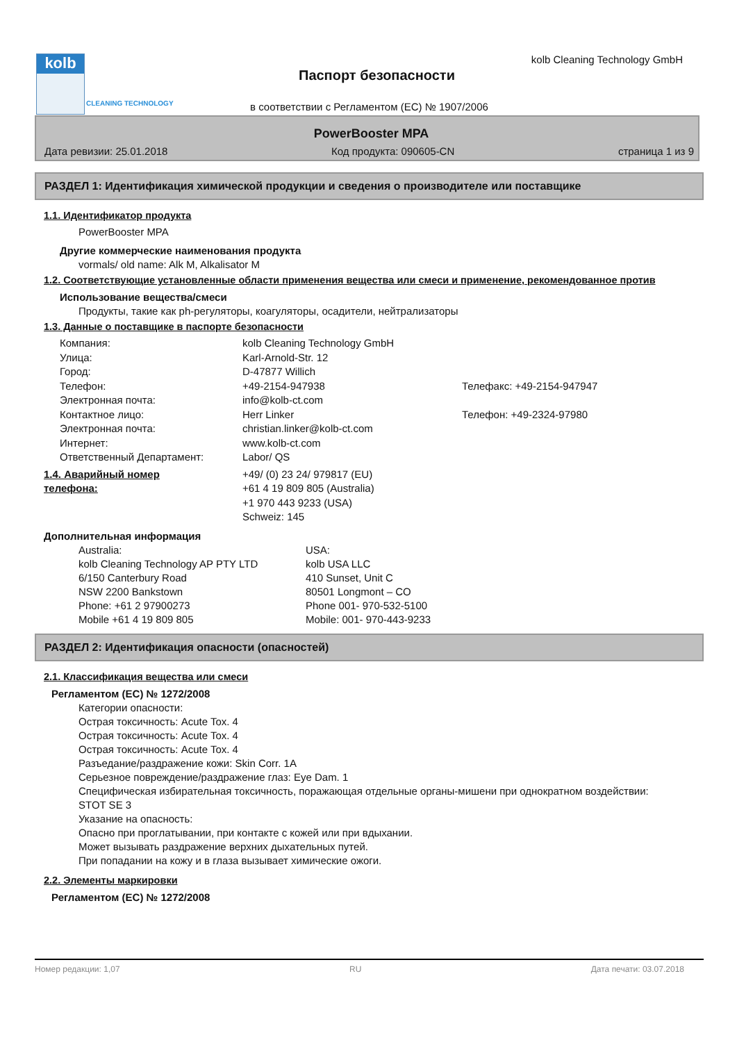kolb
CLEANING TECHNOLOGY
Паспорт безопасности
kolb Cleaning Technology GmbH
в соответствии с Регламентом (ЕС) № 1907/2006
PowerBooster MPA
Дата ревизии: 25.01.2018 Код продукта: 090605-CN страница 1 из 9
РАЗДЕЛ 1: Идентификация химической продукции и сведения о производителе или поставщике
1.1. Идентификатор продукта
PowerBooster MPA
Другие коммерческие наименования продукта
vormals/ old name: Alk M, Alkalisator M
1.2. Соответствующие установленные области применения вещества или смеси и применение, рекомендованное против
Использование вещества/смеси
Продукты, такие как ph-регуляторы, коагуляторы, осадители, нейтрализаторы
1.3. Данные о поставщике в паспорте безопасности
| | Компания: | kolb Cleaning Technology GmbH | |
| | Улица: | Karl-Arnold-Str. 12 | |
| | Город: | D-47877 Willich | |
| | Телефон: | +49-2154-947938 | Телефакс: +49-2154-947947 |
| | Электронная почта: | info@kolb-ct.com | |
| | Контактное лицо: | Herr Linker | Телефон: +49-2324-97980 |
| | Электронная почта: | christian.linker@kolb-ct.com | |
| | Интернет: | www.kolb-ct.com | |
| | Ответственный Департамент: | Labor/ QS | |
| 1.4. Аварийный номер телефона: | | +49/ (0) 23 24/ 979817 (EU) +61 4 19 809 805 (Australia) +1 970 443 9233 (USA) Schweiz: 145 | |
Дополнительная информация
Australia:
kolb Cleaning Technology AP PTY LTD
6/150 Canterbury Road
NSW 2200 Bankstown
Phone: +61 2 97900273
Mobile +61 4 19 809 805
USA:
kolb USA LLC
410 Sunset, Unit C
80501 Longmont – CO
Phone 001- 970-532-5100
Mobile: 001- 970-443-9233
РАЗДЕЛ 2: Идентификация опасности (опасностей)
2.1. Классификация вещества или смеси
Регламентом (ЕС) № 1272/2008
Категории опасности:
Острая токсичность: Acute Tox. 4
Острая токсичность: Acute Tox. 4
Острая токсичность: Acute Tox. 4
Разъедание/раздражение кожи: Skin Corr. 1A
Серьезное повреждение/раздражение глаз: Eye Dam. 1
Специфическая избирательная токсичность, поражающая отдельные органы-мишени при однократном воздействии: STOT SE 3
Указание на опасность:
Опасно при проглатывании, при контакте с кожей или при вдыхании.
Может вызывать раздражение верхних дыхательных путей.
При попадании на кожу и в глаза вызывает химические ожоги.
2.2. Элементы маркировки
Регламентом (ЕС) № 1272/2008
Номер редакции: 1,07 RU Дата печати: 03.07.2018